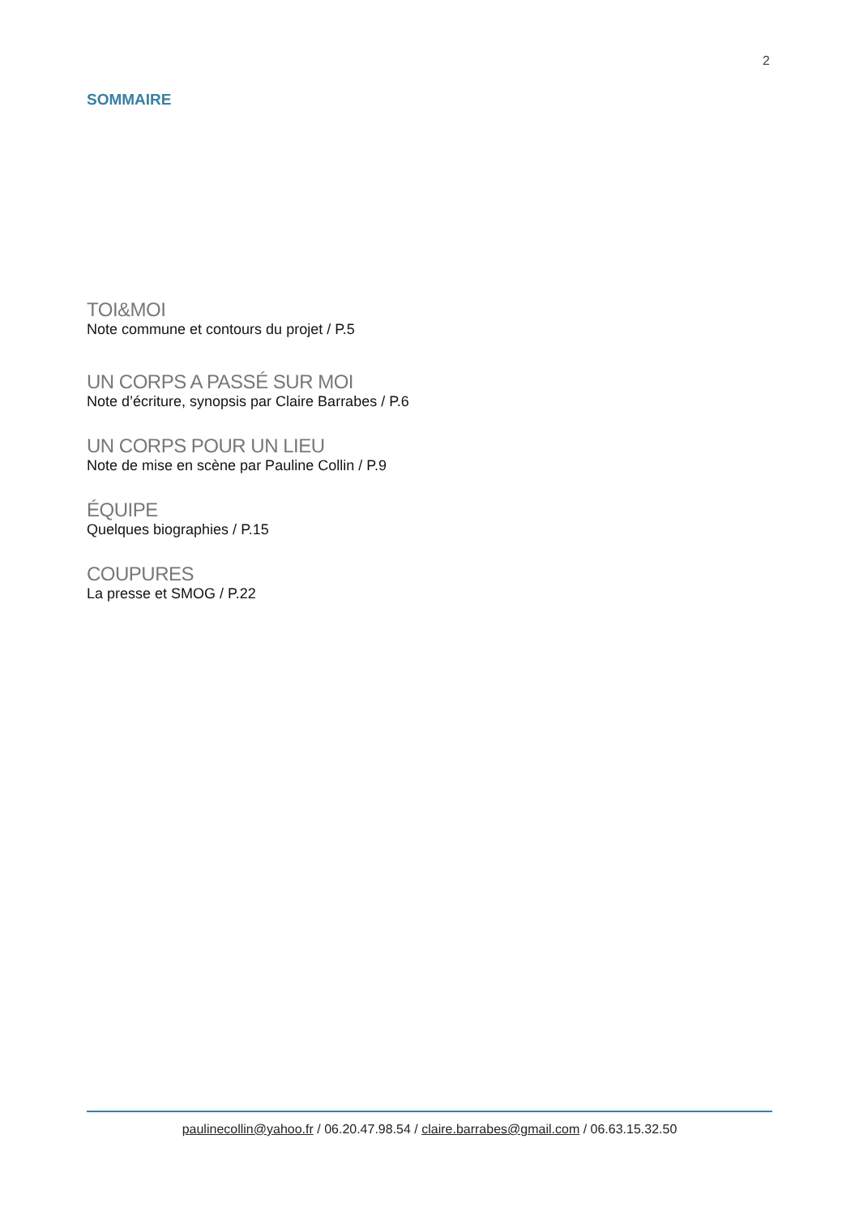2
SOMMAIRE
TOI&MOI
Note commune et contours du projet / P.5
UN CORPS A PASSÉ SUR MOI
Note d’écriture, synopsis par Claire Barrabes / P.6
UN CORPS POUR UN LIEU
Note de mise en scène par Pauline Collin / P.9
ÉQUIPE
Quelques biographies / P.15
COUPURES
La presse et SMOG / P.22
paulinecollin@yahoo.fr / 06.20.47.98.54 / claire.barrabes@gmail.com / 06.63.15.32.50